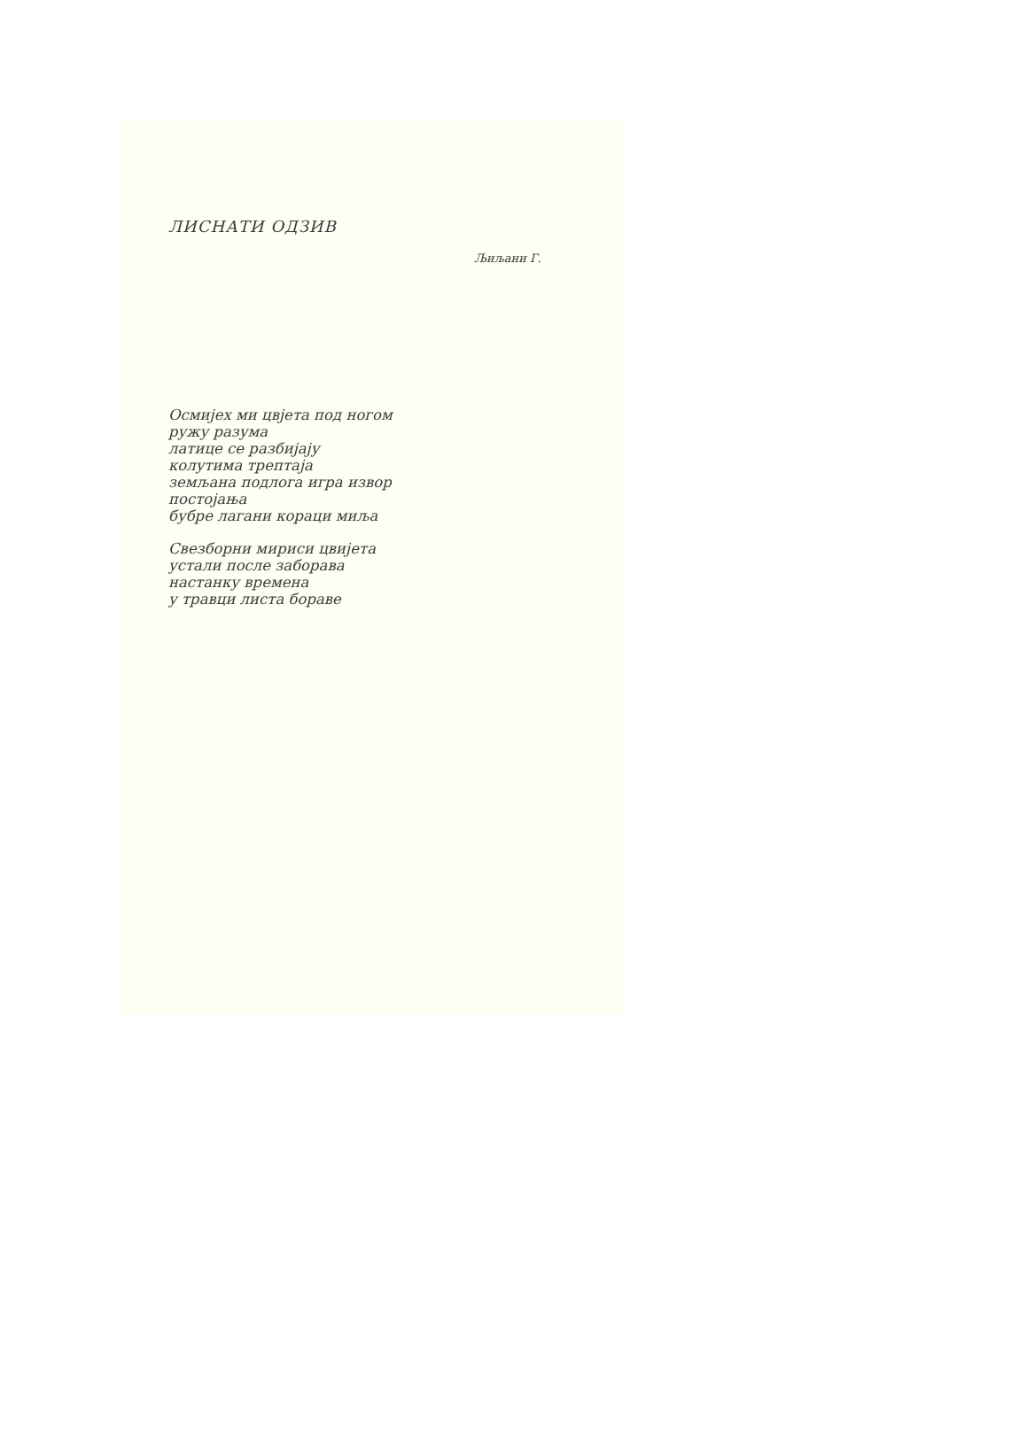ЛИСНАТИ ОДЗИВ
Љиљани Г.
Осмијех ми цвјета под ногом
ружу разума
латице се разбијају
колутима трептаја
земљана подлога игра извор
постојања
бубре лагани кораци миља
Свезборни мириси цвијета
устали после заборава
настанку времена
у травци листа бораве